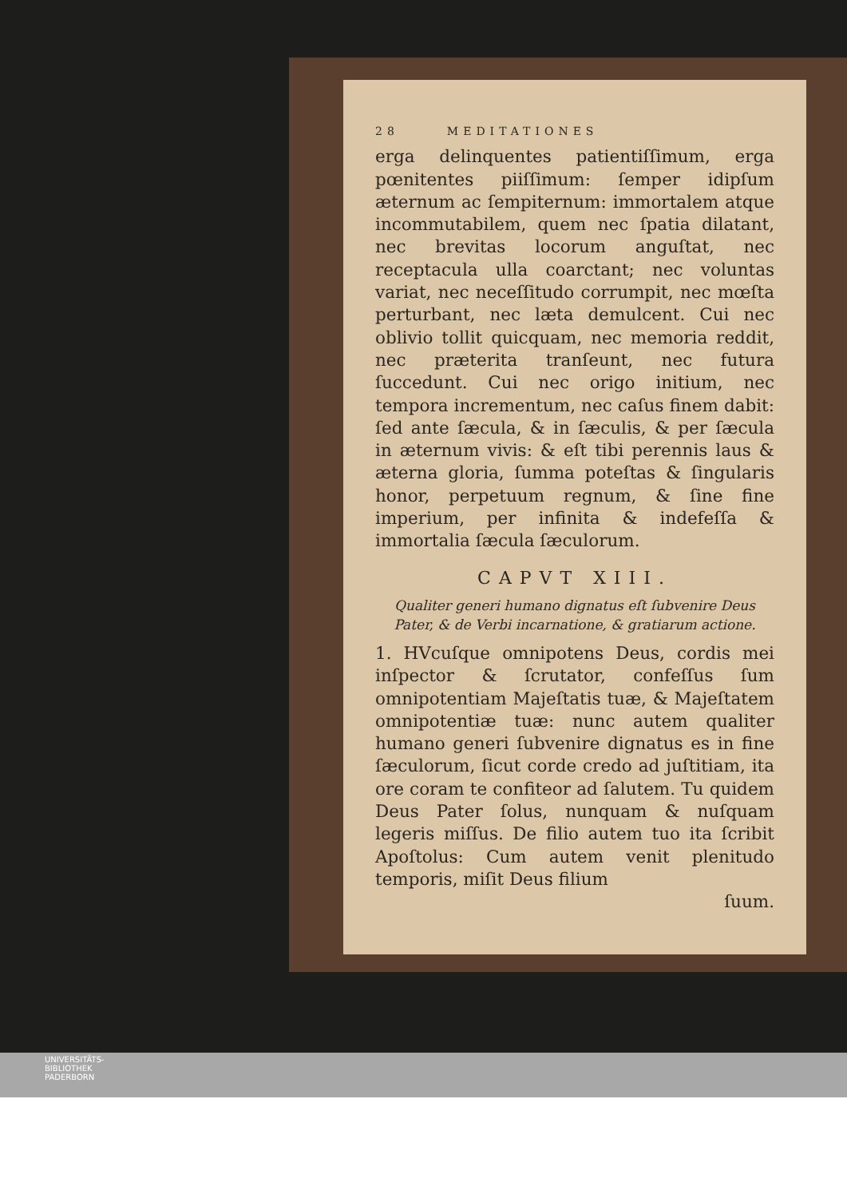28 MEDITATIONES
erga delinquentes patientiſſimum, erga pœnitentes piiſſimum: ſemper idipſum æternum ac ſempiternum: immortalem atque incommutabilem, quem nec ſpatia dilatant, nec brevitas locorum anguſtat, nec receptacula ulla coarctant; nec voluntas variat, nec neceſſitudo corrumpit, nec mœſta perturbant, nec læta demulcent. Cui nec oblivio tollit quicquam, nec memoria reddit, nec præterita tranſeunt, nec futura ſuccedunt. Cui nec origo initium, nec tempora incrementum, nec caſus finem dabit: ſed ante ſæcula, & in ſæculis, & per ſæcula in æternum vivis: & eſt tibi perennis laus & æterna gloria, ſumma poteſtas & ſingularis honor, perpetuum regnum, & ſine fine imperium, per infinita & indefeſſa & immortalia ſæcula ſæculorum.
CAPVT XIII.
Qualiter generi humano dignatus eſt ſubvenire Deus Pater, & de Verbi incarnatione, & gratiarum actione.
1. HVcuſque omnipotens Deus, cordis mei inſpector & ſcrutator, confeſſus ſum omnipotentiam Majeſtatis tuæ, & Majeſtatem omnipotentiæ tuæ: nunc autem qualiter humano generi ſubvenire dignatus es in fine ſæculorum, ſicut corde credo ad juſtitiam, ita ore coram te confiteor ad ſalutem. Tu quidem Deus Pater ſolus, nunquam & nuſquam legeris miſſus. De filio autem tuo ita ſcribit Apoſtolus: Cum autem venit plenitudo temporis, miſit Deus filium
ſuum.
UNIVERSITÄTS-
BIBLIOTHEK
PADERBORN